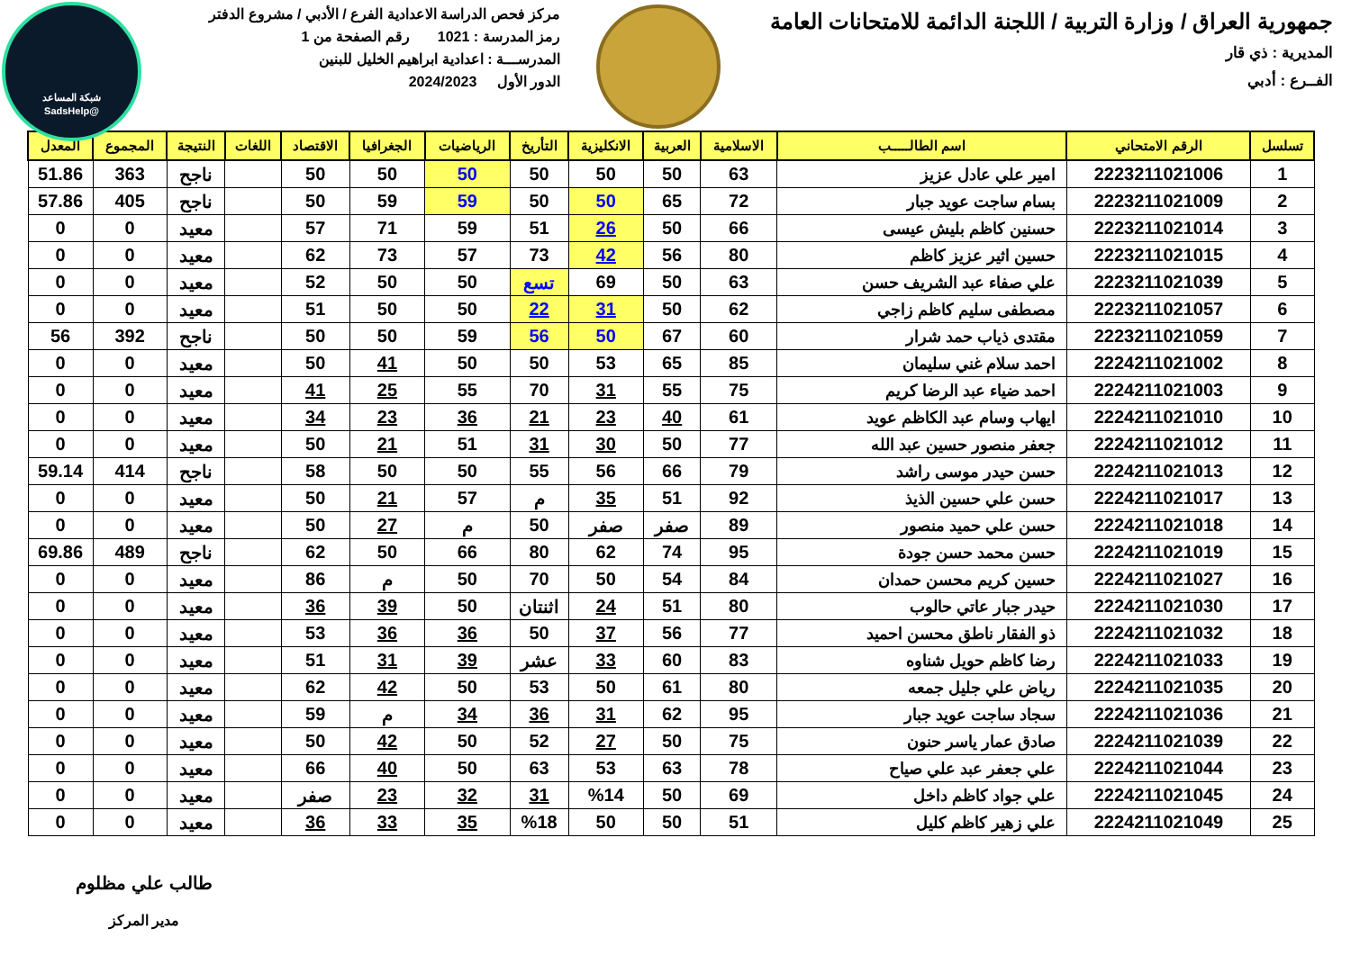شبكة المساعد
@SadsHelp
جمهورية العراق / وزارة التربية / اللجنة الدائمة للامتحانات العامة
المديرية : ذي قار
الفــرع : أدبي
مركز فحص الدراسة الاعدادية الفرع / الأدبي / مشروع الدفتر
رمز المدرسة : 1021 رقم الصفحة من 1
المدرســـة : اعدادية ابراهيم الخليل للبنين
الدور الأول 2024/2023
| تسلسل | الرقم الامتحاني | اسم الطالـــــب | الاسلامية | العربية | الانكليزية | التأريخ | الرياضيات | الجغرافيا | الاقتصاد | اللغات | النتيجة | المجموع | المعدل |
| --- | --- | --- | --- | --- | --- | --- | --- | --- | --- | --- | --- | --- | --- |
| 1 | 2223211021006 | امير علي عادل عزيز | 63 | 50 | 50 | 50 | 50 | 50 | 50 | | ناجح | 363 | 51.86 |
| 2 | 2223211021009 | بسام ساجت عويد جبار | 72 | 65 | 50 | 50 | 59 | 59 | 50 | | ناجح | 405 | 57.86 |
| 3 | 2223211021014 | حسنين كاظم بليش عيسى | 66 | 50 | 26 | 51 | 59 | 71 | 57 | | معيد | 0 | 0 |
| 4 | 2223211021015 | حسين اثير عزيز كاظم | 80 | 56 | 42 | 73 | 57 | 73 | 62 | | معيد | 0 | 0 |
| 5 | 2223211021039 | علي صفاء عبد الشريف حسن | 63 | 50 | 69 | تسع | 50 | 50 | 52 | | معيد | 0 | 0 |
| 6 | 2223211021057 | مصطفى سليم كاظم زاجي | 62 | 50 | 31 | 22 | 50 | 50 | 51 | | معيد | 0 | 0 |
| 7 | 2223211021059 | مقتدى ذياب حمد شرار | 60 | 67 | 50 | 56 | 59 | 50 | 50 | | ناجح | 392 | 56 |
| 8 | 2224211021002 | احمد سلام غني سليمان | 85 | 65 | 53 | 50 | 50 | 41 | 50 | | معيد | 0 | 0 |
| 9 | 2224211021003 | احمد ضياء عبد الرضا كريم | 75 | 55 | 31 | 70 | 55 | 25 | 41 | | معيد | 0 | 0 |
| 10 | 2224211021010 | ايهاب وسام عبد الكاظم عويد | 61 | 40 | 23 | 21 | 36 | 23 | 34 | | معيد | 0 | 0 |
| 11 | 2224211021012 | جعفر منصور حسين عبد الله | 77 | 50 | 30 | 31 | 51 | 21 | 50 | | معيد | 0 | 0 |
| 12 | 2224211021013 | حسن حيدر موسى راشد | 79 | 66 | 56 | 55 | 50 | 50 | 58 | | ناجح | 414 | 59.14 |
| 13 | 2224211021017 | حسن علي حسين الذيذ | 92 | 51 | 35 | م | 57 | 21 | 50 | | معيد | 0 | 0 |
| 14 | 2224211021018 | حسن علي حميد منصور | 89 | صفر | صفر | 50 | م | 27 | 50 | | معيد | 0 | 0 |
| 15 | 2224211021019 | حسن محمد حسن جودة | 95 | 74 | 62 | 80 | 66 | 50 | 62 | | ناجح | 489 | 69.86 |
| 16 | 2224211021027 | حسين كريم محسن حمدان | 84 | 54 | 50 | 70 | 50 | م | 86 | | معيد | 0 | 0 |
| 17 | 2224211021030 | حيدر جبار عاتي حالوب | 80 | 51 | 24 | اثنتان | 50 | 39 | 36 | | معيد | 0 | 0 |
| 18 | 2224211021032 | ذو الفقار ناطق محسن احميد | 77 | 56 | 37 | 50 | 36 | 36 | 53 | | معيد | 0 | 0 |
| 19 | 2224211021033 | رضا كاظم حويل شناوه | 83 | 60 | 33 | عشر | 39 | 31 | 51 | | معيد | 0 | 0 |
| 20 | 2224211021035 | رياض علي جليل جمعه | 80 | 61 | 50 | 53 | 50 | 42 | 62 | | معيد | 0 | 0 |
| 21 | 2224211021036 | سجاد ساجت عويد جبار | 95 | 62 | 31 | 36 | 34 | م | 59 | | معيد | 0 | 0 |
| 22 | 2224211021039 | صادق عمار ياسر حنون | 75 | 50 | 27 | 52 | 50 | 42 | 50 | | معيد | 0 | 0 |
| 23 | 2224211021044 | علي جعفر عبد علي صياح | 78 | 63 | 53 | 63 | 50 | 40 | 66 | | معيد | 0 | 0 |
| 24 | 2224211021045 | علي جواد كاظم داخل | 69 | 50 | %14 | 31 | 32 | 23 | صفر | | معيد | 0 | 0 |
| 25 | 2224211021049 | علي زهير كاظم كليل | 51 | 50 | 50 | %18 | 35 | 33 | 36 | | معيد | 0 | 0 |
طالب علي مظلوم
مدير المركز